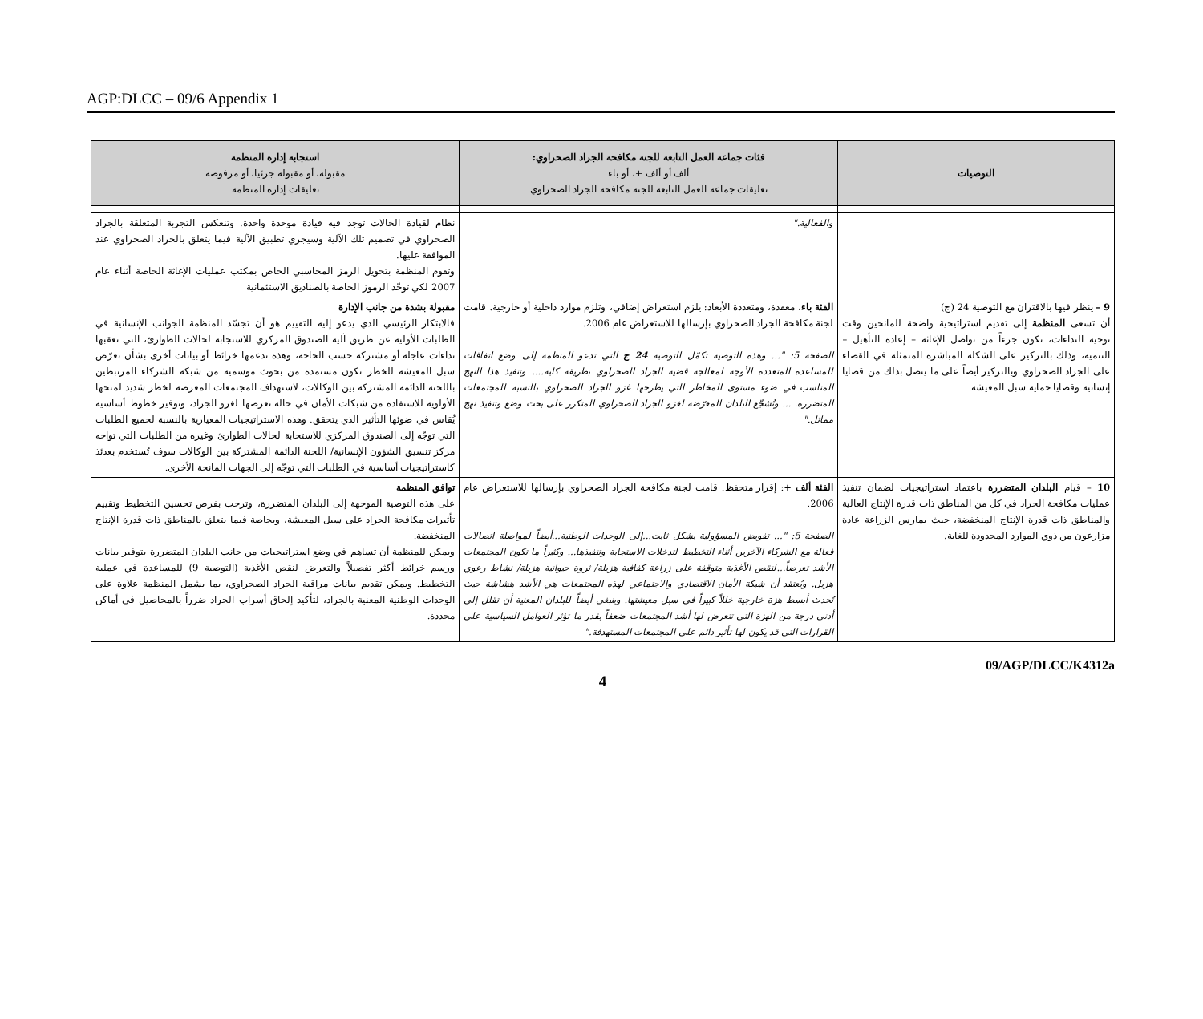AGP:DLCC – 09/6 Appendix 1
| التوصيات | فئات جماعة العمل التابعة للجنة مكافحة الجراد الصحراوي: ألف أو ألف +، أو باء تعليقات جماعة العمل التابعة للجنة مكافحة الجراد الصحراوي | استجابة إدارة المنظمة مقبولة، أو مقبولة جزئيا، أو مرفوضة تعليقات إدارة المنظمة |
| --- | --- | --- |
| | والفعالية." | نظام لقيادة الحالات توجد فيه قيادة موحدة واحدة. وتنعكس التجربة المتعلقة بالجراد الصحراوي في تصميم تلك الآلية وسيجري تطبيق الآلية فيما يتعلق بالجراد الصحراوي عند الموافقة عليها. وتقوم المنظمة بتحويل الرمز المحاسبي الخاص بمكتب عمليات الإغاثة الخاصة أثناء عام 2007 لكي توحّد الرموز الخاصة بالصناديق الاستئمانية |
| 9 – ينظر فيها بالاقتران مع التوصية 24 (ج) أن تسعى المنظمة إلى تقديم استراتيجية واضحة للمانحين وقت توجيه النداءات، تكون جزءاً من تواصل الإغاثة – إعادة التأهيل – التنمية، وذلك بالتركيز على الشكلة المباشرة المتمثلة في القضاء على الجراد الصحراوي وبالتركيز أيضاً على ما يتصل بذلك من قضايا إنسانية وقضايا حماية سبل المعيشة. | الفئة باء ، معقدة، ومتعددة الأبعاد: يلزم استعراض إضافي، وتلزم موارد داخلية أو خارجية. قامت لجنة مكافحة الجراد الصحراوي بإرسالها للاستعراض عام 2006. الصفحة 5: "... وهذه التوصية تكمّل التوصية 24 ج التي تدعو المنظمة إلى وضع اتفاقات للمساعدة المتعددة الأوجه لمعالجة قضية الجراد الصحراوي بطريقة كلية.... وتنفيذ هذا النهج المناسب في ضوء مستوى المخاطر التي يطرحها غزو الجراد الصحراوي بالنسبة للمجتمعات المتضررة. ... وتُشجّع البلدان المعرّضة لغزو الجراد الصحراوي المتكرر على بحث وضع وتنفيذ نهج مماثل." | مقبولة بشدة من جانب الإدارة فالابتكار الرئيسي الذي يدعو إليه التقييم هو أن تجسّد المنظمة الجوانب الإنسانية في الطلبات الأولية عن طريق آلية الصندوق المركزي للاستجابة لحالات الطوارئ، التي تعقبها نداءات عاجلة أو مشتركة حسب الحاجة، وهذه تدعمها خرائط أو بيانات أخرى بشأن تعرّض سبل المعيشة للخطر تكون مستمدة من بحوث موسمية من شبكة الشركاء المرتبطين باللجنة الدائمة المشتركة بين الوكالات، لاستهداف المجتمعات المعرضة لخطر شديد لمنحها الأولوية للاستفادة من شبكات الأمان في حالة تعرضها لغزو الجراد، وتوفير خطوط أساسية يُقاس في ضوئها التأثير الذي يتحقق. وهذه الاستراتيجيات المعيارية بالنسبة لجميع الطلبات التي توجّه إلى الصندوق المركزي للاستجابة لحالات الطوارئ وغيره من الطلبات التي تواجه مركز تنسيق الشؤون الإنسانية/ اللجنة الدائمة المشتركة بين الوكالات سوف تُستخدم بعدئذ كاستراتيجيات أساسية في الطلبات التي توجّه إلى الجهات المانحة الأخرى. |
| 10 – قيام البلدان المتضررة باعتماد استراتيجيات لضمان تنفيذ عمليات مكافحة الجراد في كل من المناطق ذات قدرة الإنتاج العالية والمناطق ذات قدرة الإنتاج المنخفضة، حيث يمارس الزراعة عادة مزارعون من ذوي الموارد المحدودة للغاية. | الفئة ألف + : إقرار متحفظ. قامت لجنة مكافحة الجراد الصحراوي بإرسالها للاستعراض عام 2006. الصفحة 5: "... تفويض المسؤولية بشكل ثابت...إلى الوحدات الوطنية...أيضاً لمواصلة اتصالات فعالة مع الشركاء الآخرين أثناء التخطيط لتدخلات الاستجابة وتنفيذها... وكثيراً ما تكون المجتمعات الأشد تعرضاً...لنقص الأغذية متوقفة على زراعة كفافية هزيلة/ ثروة حيوانية هزيلة/ نشاط رعوي هزيل. ويُعتقد أن شبكة الأمان الاقتصادي والاجتماعي لهذه المجتمعات هي الأشد هشاشة حيث تُحدث أبسط هزة خارجية خللاً كبيراً في سبل معيشتها. وينبغي أيضاً للبلدان المعنية أن تقلل إلى أدنى درجة من الهزة التي تتعرض لها أشد المجتمعات ضعفاً بقدر ما تؤثر العوامل السياسية على القرارات التي قد يكون لها تأثير دائم على المجتمعات المستهدفة." | توافق المنظمة على هذه التوصية الموجهة إلى البلدان المتضررة، وترحب بفرص تحسين التخطيط وتقييم تأثيرات مكافحة الجراد على سبل المعيشة، وبخاصة فيما يتعلق بالمناطق ذات قدرة الإنتاج المنخفضة. ويمكن للمنظمة أن تساهم في وضع استراتيجيات من جانب البلدان المتضررة بتوفير بيانات ورسم خرائط أكثر تفصيلاً والتعرض لنقص الأغذية (التوصية 9) للمساعدة في عملية التخطيط. ويمكن تقديم بيانات مراقبة الجراد الصحراوي، بما يشمل المنظمة علاوة على الوحدات الوطنية المعنية بالجراد، لتأكيد إلحاق أسراب الجراد ضرراً بالمحاصيل في أماكن محددة. |
09/AGP/DLCC/K4312a
4